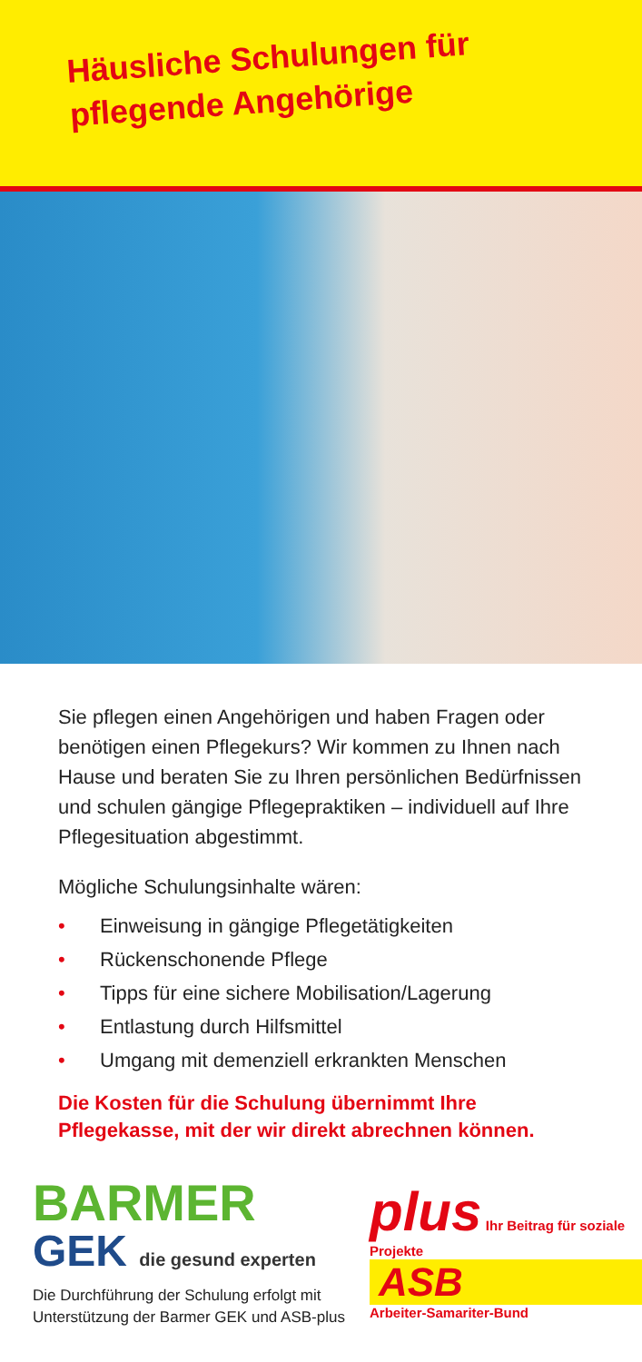Häusliche Schulungen für
pflegende Angehörige
Sie pflegen einen Angehörigen und haben Fragen oder benötigen einen Pflegekurs? Wir kommen zu Ihnen nach Hause und beraten Sie zu Ihren persönlichen Bedürfnissen und schulen gängige Pflegepraktiken – individuell auf Ihre Pflegesituation abgestimmt.
Mögliche Schulungsinhalte wären:
• Einweisung in gängige Pflegetätigkeiten
• Rückenschonende Pflege
• Tipps für eine sichere Mobilisation/Lagerung
• Entlastung durch Hilfsmittel
• Umgang mit demenziell erkrankten Menschen
Die Kosten für die Schulung übernimmt Ihre Pflegekasse, mit der wir direkt abrechnen können.
BARMER
GEK die gesund experten
Die Durchführung der Schulung erfolgt mit
Unterstützung der Barmer GEK und ASB-plus
plus Ihr Beitrag für soziale Projekte
ASB
Arbeiter-Samariter-Bund